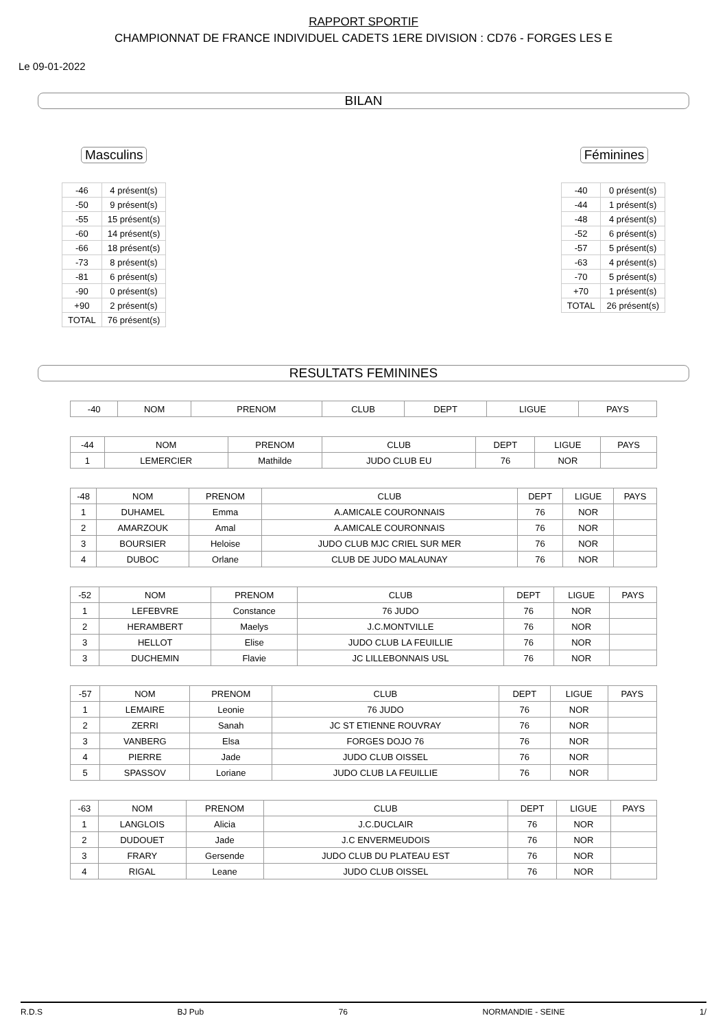RAPPORT SPORTIF
CHAMPIONNAT DE FRANCE INDIVIDUEL CADETS 1ERE DIVISION : CD76 - FORGES LES E
Le 09-01-2022
BILAN
Masculins
| -46 | 4 présent(s) |
| -50 | 9 présent(s) |
| -55 | 15 présent(s) |
| -60 | 14 présent(s) |
| -66 | 18 présent(s) |
| -73 | 8 présent(s) |
| -81 | 6 présent(s) |
| -90 | 0 présent(s) |
| +90 | 2 présent(s) |
| TOTAL | 76 présent(s) |
Féminines
| -40 | 0 présent(s) |
| -44 | 1 présent(s) |
| -48 | 4 présent(s) |
| -52 | 6 présent(s) |
| -57 | 5 présent(s) |
| -63 | 4 présent(s) |
| -70 | 5 présent(s) |
| +70 | 1 présent(s) |
| TOTAL | 26 présent(s) |
RESULTATS FEMININES
| -40 | NOM | PRENOM | CLUB | DEPT | LIGUE | PAYS |
| --- | --- | --- | --- | --- | --- | --- |
| -44 | NOM | PRENOM | CLUB | DEPT | LIGUE | PAYS |
| --- | --- | --- | --- | --- | --- | --- |
| 1 | LEMERCIER | Mathilde | JUDO CLUB EU | 76 | NOR | |
| -48 | NOM | PRENOM | CLUB | DEPT | LIGUE | PAYS |
| --- | --- | --- | --- | --- | --- | --- |
| 1 | DUHAMEL | Emma | A.AMICALE COURONNAIS | 76 | NOR | |
| 2 | AMARZOUK | Amal | A.AMICALE COURONNAIS | 76 | NOR | |
| 3 | BOURSIER | Heloise | JUDO CLUB MJC CRIEL SUR MER | 76 | NOR | |
| 4 | DUBOC | Orlane | CLUB DE JUDO MALAUNAY | 76 | NOR | |
| -52 | NOM | PRENOM | CLUB | DEPT | LIGUE | PAYS |
| --- | --- | --- | --- | --- | --- | --- |
| 1 | LEFEBVRE | Constance | 76 JUDO | 76 | NOR | |
| 2 | HERAMBERT | Maelys | J.C.MONTVILLE | 76 | NOR | |
| 3 | HELLOT | Elise | JUDO CLUB LA FEUILLIE | 76 | NOR | |
| 3 | DUCHEMIN | Flavie | JC LILLEBONNAIS USL | 76 | NOR | |
| -57 | NOM | PRENOM | CLUB | DEPT | LIGUE | PAYS |
| --- | --- | --- | --- | --- | --- | --- |
| 1 | LEMAIRE | Leonie | 76 JUDO | 76 | NOR | |
| 2 | ZERRI | Sanah | JC ST ETIENNE ROUVRAY | 76 | NOR | |
| 3 | VANBERG | Elsa | FORGES DOJO 76 | 76 | NOR | |
| 4 | PIERRE | Jade | JUDO CLUB OISSEL | 76 | NOR | |
| 5 | SPASSOV | Loriane | JUDO CLUB LA FEUILLIE | 76 | NOR | |
| -63 | NOM | PRENOM | CLUB | DEPT | LIGUE | PAYS |
| --- | --- | --- | --- | --- | --- | --- |
| 1 | LANGLOIS | Alicia | J.C.DUCLAIR | 76 | NOR | |
| 2 | DUDOUET | Jade | J.C ENVERMEUDOIS | 76 | NOR | |
| 3 | FRARY | Gersende | JUDO CLUB DU PLATEAU EST | 76 | NOR | |
| 4 | RIGAL | Leane | JUDO CLUB OISSEL | 76 | NOR | |
R.D.S BJ Pub 76 NORMANDIE - SEINE 1/